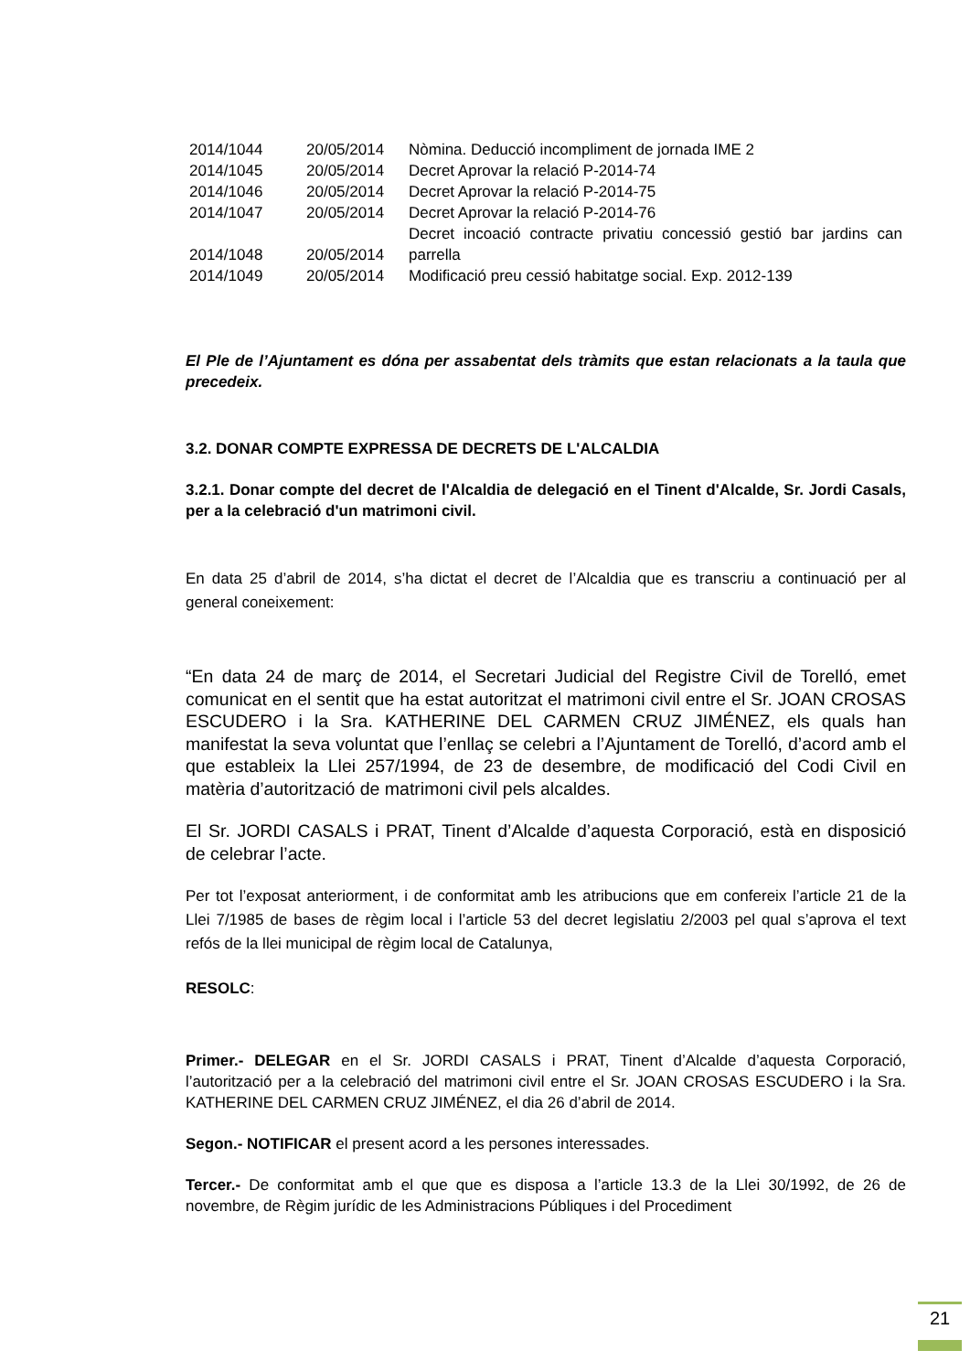| 2014/1044 | 20/05/2014 | Nòmina. Deducció incompliment de jornada IME 2 |
| 2014/1045 | 20/05/2014 | Decret Aprovar la relació P-2014-74 |
| 2014/1046 | 20/05/2014 | Decret Aprovar la relació P-2014-75 |
| 2014/1047 | 20/05/2014 | Decret Aprovar la relació P-2014-76 |
| 2014/1048 | 20/05/2014 | Decret incoació contracte privatiu concessió gestió bar jardins can parrella |
| 2014/1049 | 20/05/2014 | Modificació preu cessió habitatge social. Exp. 2012-139 |
El Ple de l’Ajuntament es dóna per assabentat dels tràmits que estan relacionats a la taula que precedeix.
3.2. DONAR COMPTE EXPRESSA DE DECRETS DE L'ALCALDIA
3.2.1. Donar compte del decret de l'Alcaldia de delegació en el Tinent d'Alcalde, Sr. Jordi Casals, per a la celebració d'un matrimoni civil.
En data 25 d’abril de 2014, s’ha dictat el decret de l’Alcaldia que es transcriu a continuació per al general coneixement:
“En data 24 de març de 2014, el Secretari Judicial del Registre Civil de Torelló, emet comunicat en el sentit que ha estat autoritzat el matrimoni civil entre el Sr. JOAN CROSAS ESCUDERO i la Sra. KATHERINE DEL CARMEN CRUZ JIMÉNEZ, els quals han manifestat la seva voluntat que l’enllaç se celebri a l’Ajuntament de Torelló, d’acord amb el que estableix la Llei 257/1994, de 23 de desembre, de modificació del Codi Civil en matèria d’autorització de matrimoni civil pels alcaldes.
El Sr. JORDI CASALS i PRAT, Tinent d’Alcalde d’aquesta Corporació, està en disposició de celebrar l’acte.
Per tot l’exposat anteriorment, i de conformitat amb les atribucions que em confereix l’article 21 de la Llei 7/1985 de bases de règim local i l’article 53 del decret legislatiu 2/2003 pel qual s’aprova el text refós de la llei municipal de règim local de Catalunya,
RESOLC:
Primer.- DELEGAR en el Sr. JORDI CASALS i PRAT, Tinent d’Alcalde d’aquesta Corporació, l’autorització per a la celebració del matrimoni civil entre el Sr. JOAN CROSAS ESCUDERO i la Sra. KATHERINE DEL CARMEN CRUZ JIMÉNEZ, el dia 26 d’abril de 2014.
Segon.- NOTIFICAR el present acord a les persones interessades.
Tercer.- De conformitat amb el que que es disposa a l’article 13.3 de la Llei 30/1992, de 26 de novembre, de Règim jurídic de les Administracions Públiques i del Procediment
21